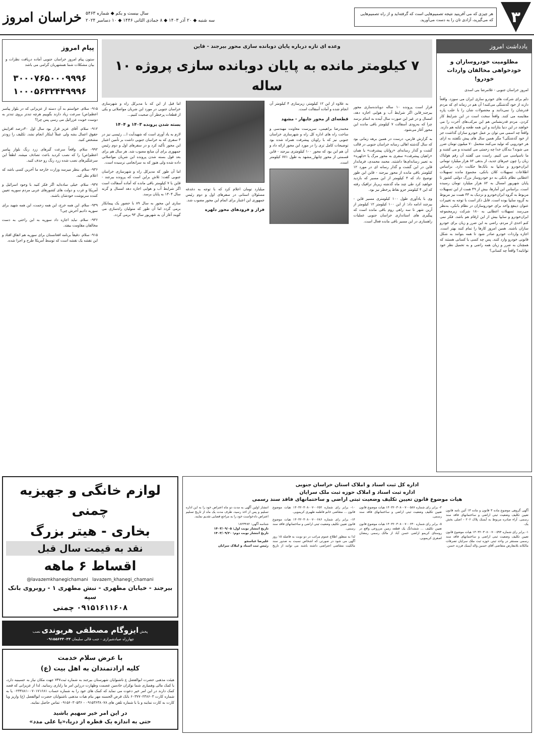۳
هر چیزی که می آفرینید نتیجه تصمیم‌هایی است که گرفته‌اید و از راه تصمیم‌هایی که می‌گیرید، آزادی تان را به دست می‌آورید.
سال بیست و یکم ◆ شماره ۵۴۶۳
سه شنبه ◆ ۲۰ آذر ۱۴۰۳ ◆ ۸ جمادی الثانی ۱۴۴۶ ◆ ۱۰ دسامبر ۲۰۲۴
خراسان امروز
یادداشت امروز
مظلومیت خودروسازان و خودخواهی مخالفان واردات خودرو!
امروز خراسان جنوبی - غلامرضا بنی اسدی
دلم برای شرکت های خودرو سازی ایران می سوزد. واقعاً دارند از خود گذشتگی می‌کنند! آن هم در زمانه ای که مردم قدرشان را نمی‌دانند و محصولات شان را با حلب پاره مقایسه می کنند. واقعاً سخت است در این شرایط کار کردن. مردم قدرنشناس هم این مرکب‌های آخرت را می خواهند در این دنیا بتازانند و این همه طعنه و کنایه هم دارند. واقعاً چه اسمی می توان بر عمل خودرو سازان گذاشت جز از خود گذشتگی؟ مگر همین سال های پیش نگفتند به ازای هر خودرویی که تولید می‌کنند متحمل ۷۰ میلیون تومان ضرر می شوند؟ بندگان خدا چه زحمتی می کشیدند و می کشند و ما ناسپاسی می کنیم. راست می گفتند آن رقم هولناک زیان را چون خبرهای جدید، از بدهی ۸۲ هزار میلیارد تومانی ایران‌خودرو و سایپا به بانک‌ها حکایت دارد. براساس اطلاعات تسهیلات کلان بانکی، مجموع مانده تسهیلات اعطایی نظام بانکی به دو خودروساز بزرگ دولتی کشور تا پایان شهریور امسال به ۸۲ هزار میلیارد تومان رسیده است. براساس این آمارها، بیش از ۴۹ همت از این تسهیلات مربوط به گروه ایران‌خودرو و نزدیک به ۳۳ همت نیز مربوط به گروه سایپا بوده است. قابل ذکر است با توجه به تغییرات عنوان ذینفع واحد برای خودروسازان در نظام بانکی، به‌نظر می‌رسد تسهیلات اعطایی به ۱۸۰ شرکت زیرمجموعه ایران‌خودرو و سایپا بیش از این ارقام هم باشد. فکر نمی کنم احدی از مردم، راضی به این ضرر و زیان برای خودرو سازان باشند. همین امروز کارها را تمام کنند بهتر است. اجازه واردات خودرو صادر شود تا همه بتوانند به شکل قانونی خودرو وارد کنند. پس چه کسی یا کسانی هستند که همچنان به ضرر و زیان همه راضی و به تحمیل نظر خود توانایند؟ واقعاً چه کسانی؟
وعده ای تازه درباره پایان دوبانده سازی محور بیرجند - قاین
۷ کیلومتر مانده به پایان دوبانده سازی پروژه ۱۰ ساله
قرار است پرونده ۱۰ ساله دوبانده‌سازی محور بیرجند_قاین اگر شرایط آب و هوایی اجازه دهد، امسال و در غیر این صورت سال آینده به اتمام برسد چرا که به‌زودی آسفالت ۷ کیلومتر باقی مانده این محور آغاز می‌شود.
به گزارش فارس، درست در همین برهه زمانی بود که سال گذشته اهالی رسانه خراسان جنوبی در قالب گشت و گذار رسانه‌ای «روایان پیشرفت» یا همان «راهیان پیشرفت» سفری به محور مرگ یا «دلهره» به تعبیر رسانه‌ای‌ها داشتند. محمد محمدی، فرماندار قاین در این گشت و گذار رسانه ای در مورد ۱۲ کیلومتر باقی مانده از محور بیرجند - قاین این طور توضیح داد که ۴ کیلومتر از این مسیر که بازدید خواهید کرد طی چند ماه گذشته زیربار ترافیک رفته که این ۴ کیلومتر جزو نقاط پرخطر نیز بود.
وی با یادآوری طول ۱۰۰ کیلومتری مسیر قاین - بیرجند ادامه داد: از این ۱۰۰ کیلومتر ۱۲ کیلومتر از آرین شهر تا سه راهی روم باقی مانده است که پیگیری های استانداری خراسان جنوبی عملیات راهسازی در این مسیر باقی مانده فعال است.
به علاوه از این ۱۲ کیلومتر، زیرسازی ۴ کیلومتر آن انجام شده و آماده آسفالت است.
قطعه‌ای از محور چاپهار - مشهد
محمدرضا براهیمی، سرپرست معاونت مهندسی و ساخت راه های اداره کل راه و شهرسازی خراسان جنوبی نیز که با راویان پیشرفت همراه شده بود توضیحات کامل تری را در مورد این محور ارائه داد و آن هم این بود که محور ۱۰۰ کیلومتری بیرجند - قاین قسمتی از محور چابهار_مشهد به طول ۷۷۱ کیلومتر است.
میلیارد تومان اعلام کرد که با توجه به دغدغه مسئولان استانی در سفرهای اول و دوم رئیس جمهوری این اعتبار برای اتمام این محور مصوب شد.
فراز و فرودهای محور دلهره
اما قبل از این که با مدیرکل راه و شهرسازی خراسان جنوبی در مورد این شریان مواصلاتی و یکی از قطعات پرخطر آن صحبت کنیم...
بسته شدن پرونده ۱۴۰۳ و ۱۴۰۴
لازم به یاد آوری است که شهیدآیت ا... رئیسی نیز در ۳ سفری که به خراسان جنوبی داشت بر تأمین اعتبار این محور تأکید کرد و در سفرهای اول و دوم رئیس جمهوری برای آن منابع مصوب شد. هر سال هم برای بعد قول بسته شدن پرونده این شریان مواصلاتی داده شده ولی هنوز که به سرانجامی نرسیده است.
اما آن طور که مدیرکل راه و شهرسازی خراسان جنوبی گفت: تلاش براین است که پرونده بیرجند - قاین با ۷ کیلومتر باقی مانده که آماده آسفالت است اگر شرایط آب و هوایی اجازه دهد امسال و گرنه سال ۱۴۰۴ به پایان برسد.
سازی این محور به سال ۸۹ با حضور یک پیمانکار برمی گردد اما آن طور که متولیان راه‌سازی می گویند آغاز آن به شهریور سال ۹۳ برمی گردد.
پیام امروز
ستون پیام امروز خراسان جنوبی آماده دریافت نظرات و بیان مشکلات شما همشهریان گرامی می باشد
۳۰۰۰۷۶۵۰۰۰۹۹۹۶
۱۰۰۰۵۶۳۲۴۴۹۹۹۶
۹۱۵- سلام. خواستم به آن دسته از عزیزانی که در بلوار پیامبر اعظم(ص) سرعت زیاد دارند بگوییم هرچه تندتر بروی تندتر به دوست خوبت عزرائیل می رسی پس چرا؟
۹۱۲- سلام. آقای عزیز قرار بود سال اول ۴۰درصد افزایش حقوق اعمال بشه ولی عملاً اینکار انجام نشد. تکلیف را زودتر مشخص کنید.
۹۹۲- سلام. واقعاً سرعت گیرهای زرد رنگ بلوار پیامبر اعظم(ص) را که نصب کردید باعث تصادف میشه. لطفاً این سرعتگیرهای نصب شده زرد رنگ رو حذف کنید.
۹۳۶- سلام. بنظر میرسد وزارت خارجه ما آخرین کسی باشد که اعلام نظر کند.
۹۳۷- سلام. خیلی ساده‌ایه اگر فکر کنید با وجود اسرائیل و آمریکا و غرب و دولت های کشورهای عربی مردم سوریه تعیین کننده سرنوشت خودشان باشند.
۹۳۹- سلام. این همه خرج، این همه زحمت، این همه شهید برای سوریه دادیم آخرش چی؟
۹۳۶- سلام. نباید اجازه داد سوریه به این راحتی به دست مخالفان مقاومت بیفتد.
۹۱۵- سلام. دقیقاً برنامه افغانستان برای سوریه هم اتفاق افتاد و این نقشه یک نقشه است که توسط آمریکا طرح و اجرا شده.
اداره کل ثبت اسناد و املاک استان خراسان جنوبی
اداره ثبت اسناد و املاک حوزه ثبت ملک سرایان
هیات موضوع قانون تعیین تکلیف وضعیت ثبتی اراضی و ساختمانهای فاقد سند رسمی
آگهی گروهی موضوع ماده ۳ قانون و ماده ۱۳ آئین نامه قانون تعیین تکلیف وضعیت ثبتی اراضی و ساختمانهای فاقد سند رسمی. آراء صادره مربوط به آیسک پلاک ۲۰۶ - اصلی بخش یک.
۱- برابر رای شماره ۱۴۰۳۶۰۳۰۸۰۰۷۰۰۵۹۴ هیات موضوع قانون تعیین تکلیف وضعیت ثبتی اراضی و ساختمانهای فاقد سند رسمی مستقر در واحد ثبتی حوزه ثبت ملک سرایان تصرفات مالکانه بلامعارض متقاضی آقای حسین واله آیسک فرزند حسن.
۲- برابر رای شماره ۱۴۰۳۶۰۳۰۸۰۰۷۰۰۵۸۷ هیات موضوع قانون تعیین تکلیف وضعیت ثبتی اراضی و ساختمانهای فاقد سند رسمی.
۵- برابر رای شماره ۱۴۰۳۶۰۳۰۸۰۰۷۰۰۶۳۰ هیات موضوع قانون تعیین تکلیف ... ششدانگ یک قطعه زمین مزروعی واقع در روستای کریمو اراضی حسن آباد از مالک رسمی رمضان اصغری کریمویی.
۱۰- برابر رای شماره ۱۴۰۳۶۰۳۰۸۰۰۷۰۰۶۵۲ هیات موضوع قانون ... متقاضی خانم فاطمه ظهیری کریمویی.
۱۴- برابر رای شماره ۱۴۰۳۶۰۳۰۸۰۰۷۰۰۶۸۶ هیات موضوع قانون تعیین تکلیف وضعیت ثبتی اراضی و ساختمانهای فاقد سند رسمی.
لذا به منظور اطلاع عموم مراتب در دو نوبت به فاصله ۱۵ روز آگهی می شود در صورتی که اشخاص نسبت به صدور سند مالکیت متقاضی اعتراضی داشته باشند می توانند از تاریخ انتشار اولین آگهی به مدت دو ماه اعتراض خود را به این اداره تسلیم و پس از اخذ رسید، ظرف مدت یک ماه از تاریخ تسلیم اعتراض دادخواست خود را به مراجع قضایی تقدیم نمایند.
شناسه آگهی: ۱۸۲۳۴۸۲
تاریخ انتشار نوبت اول: ۱۴۰۳/۰۹/۰۵
تاریخ انتشار نوبت دوم: ۱۴۰۳/۰۹/۲۰
علیرضا عباسجو
رئیس ثبت اسناد و املاک سرایان
لوازم خانگی و جهیزیه چمنی
بخاری - هیتر بزرگ
نقد به قیمت سال قبل
اقساط ۶ ماهه
@lavazemkhanegichamani lavazem_khanegi_chamani
بیرجند - خیابان مطهری - نبش مطهری ۱ - روبروی بانک سپه
۰۹۱۵۱۶۱۱۶۰۸ چمنی
پخش ایزوگام مصطفی هریوندی نصب
چهارراه صیادشیرازی - جنب قالی سلیمان ۰۹۱۵۵۶۳۳۰۳۳
با عرض سلام خدمت
کلیه ارادتمندان به اهل بیت (ع)
هیئت مذهبی حضرت ابوالفضل ع ناشنوایان شهرستان بیرجند به شماره ثبت۷۴۷ جهت مکان نیاز به حسینیه دارد، با کمک مالی وهمیاری شما نوکران خادمین عصمت وطهارت درراین امر ما رایاری رسانید. لذا از عزیزانی که قصد کمک دارند در این امر خیر دعوت می نماید که کمک های خود را به شماره حساب ۰۲۴۴۸۸۱۰۰۷۰۱۷۱۶۸۱ یا به شماره کارت ۶۰۳۷۷۰۲۳۸۶۰۳ بانک قرض الحسنه مهر بنام هیات مذهبی ناشنوایان حضرت ابوالفضل (ع) واریز ویا کارت به کارت نمایند و یا با شماره تلفن های ۰۹۱۵۳۶۳۸۰۷۸ - ۰۹۱۵۶۰۳۰۵۳۶ تماس حاصل نمایند.
در این امر خیر سهیم باشید
حتی به اندازه یک قطره از دریا،«یا علی مدد»